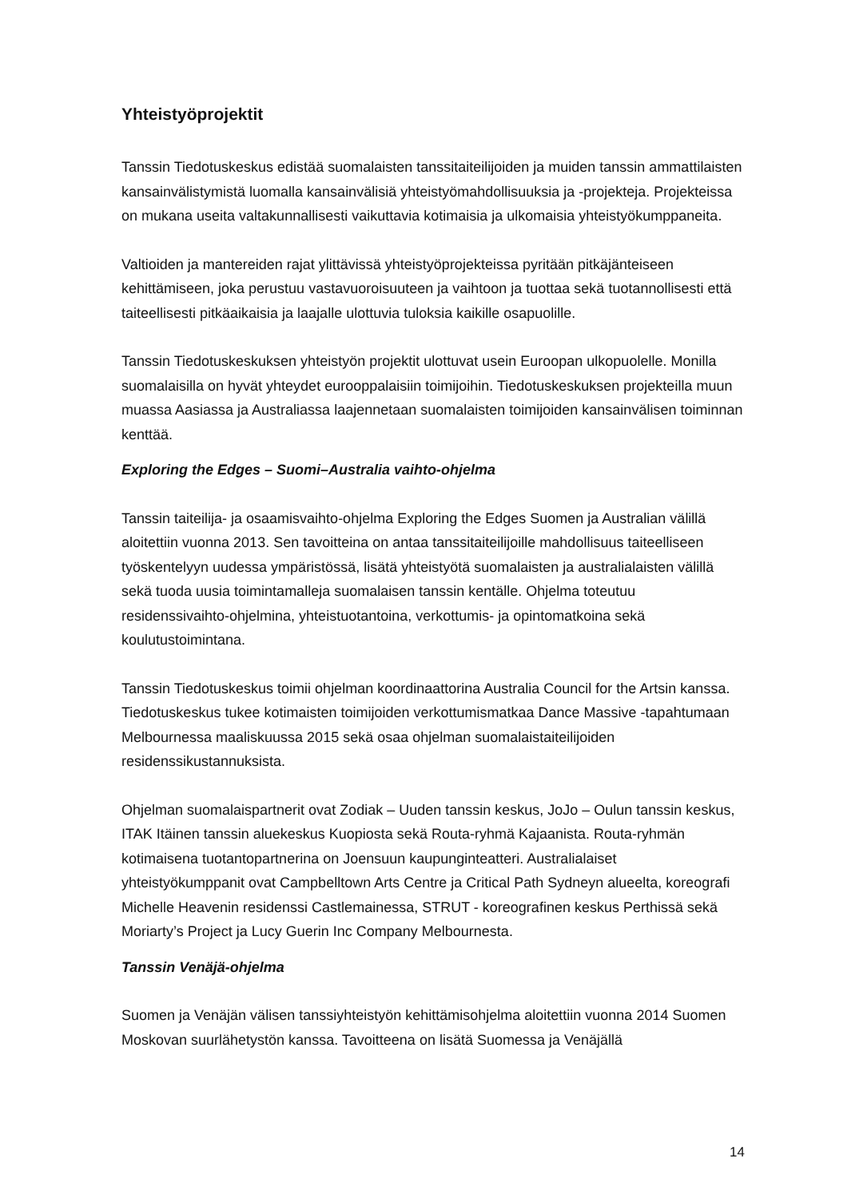Yhteistyöprojektit
Tanssin Tiedotuskeskus edistää suomalaisten tanssitaiteilijoiden ja muiden tanssin ammattilaisten kansainvälistymistä luomalla kansainvälisiä yhteistyömahdollisuuksia ja -projekteja. Projekteissa on mukana useita valtakunnallisesti vaikuttavia kotimaisia ja ulkomaisia yhteistyökumppaneita.
Valtioiden ja mantereiden rajat ylittävissä yhteistyöprojekteissa pyritään pitkäjänteiseen kehittämiseen, joka perustuu vastavuoroisuuteen ja vaihtoon ja tuottaa sekä tuotannollisesti että taiteellisesti pitkäaikaisia ja laajalle ulottuvia tuloksia kaikille osapuolille.
Tanssin Tiedotuskeskuksen yhteistyön projektit ulottuvat usein Euroopan ulkopuolelle. Monilla suomalaisilla on hyvät yhteydet eurooppalaisiin toimijoihin. Tiedotuskeskuksen projekteilla muun muassa Aasiassa ja Australiassa laajennetaan suomalaisten toimijoiden kansainvälisen toiminnan kenttää.
Exploring the Edges – Suomi–Australia vaihto-ohjelma
Tanssin taiteilija- ja osaamisvaihto-ohjelma Exploring the Edges Suomen ja Australian välillä aloitettiin vuonna 2013. Sen tavoitteina on antaa tanssitaiteilijoille mahdollisuus taiteelliseen työskentelyyn uudessa ympäristössä, lisätä yhteistyötä suomalaisten ja australialaisten välillä sekä tuoda uusia toimintamalleja suomalaisen tanssin kentälle. Ohjelma toteutuu residenssivaihto-ohjelmina, yhteistuotantoina, verkottumis- ja opintomatkoina sekä koulutustoimintana.
Tanssin Tiedotuskeskus toimii ohjelman koordinaattorina Australia Council for the Artsin kanssa. Tiedotuskeskus tukee kotimaisten toimijoiden verkottumismatkaa Dance Massive -tapahtumaan Melbournessa maaliskuussa 2015 sekä osaa ohjelman suomalaistaiteilijoiden residenssikustannuksista.
Ohjelman suomalaispartnerit ovat Zodiak – Uuden tanssin keskus, JoJo – Oulun tanssin keskus, ITAK Itäinen tanssin aluekeskus Kuopiosta sekä Routa-ryhmä Kajaanista. Routa-ryhmän kotimaisena tuotantopartnerina on Joensuun kaupunginteatteri. Australialaiset yhteistyökumppanit ovat Campbelltown Arts Centre ja Critical Path Sydneyn alueelta, koreografi Michelle Heavenin residenssi Castlemainessa, STRUT - koreografinen keskus Perthissä sekä Moriarty’s Project ja Lucy Guerin Inc Company Melbournesta.
Tanssin Venäjä-ohjelma
Suomen ja Venäjän välisen tanssiyhteistyön kehittämisohjelma aloitettiin vuonna 2014 Suomen Moskovan suurlähetystön kanssa. Tavoitteena on lisätä Suomessa ja Venäjällä
14